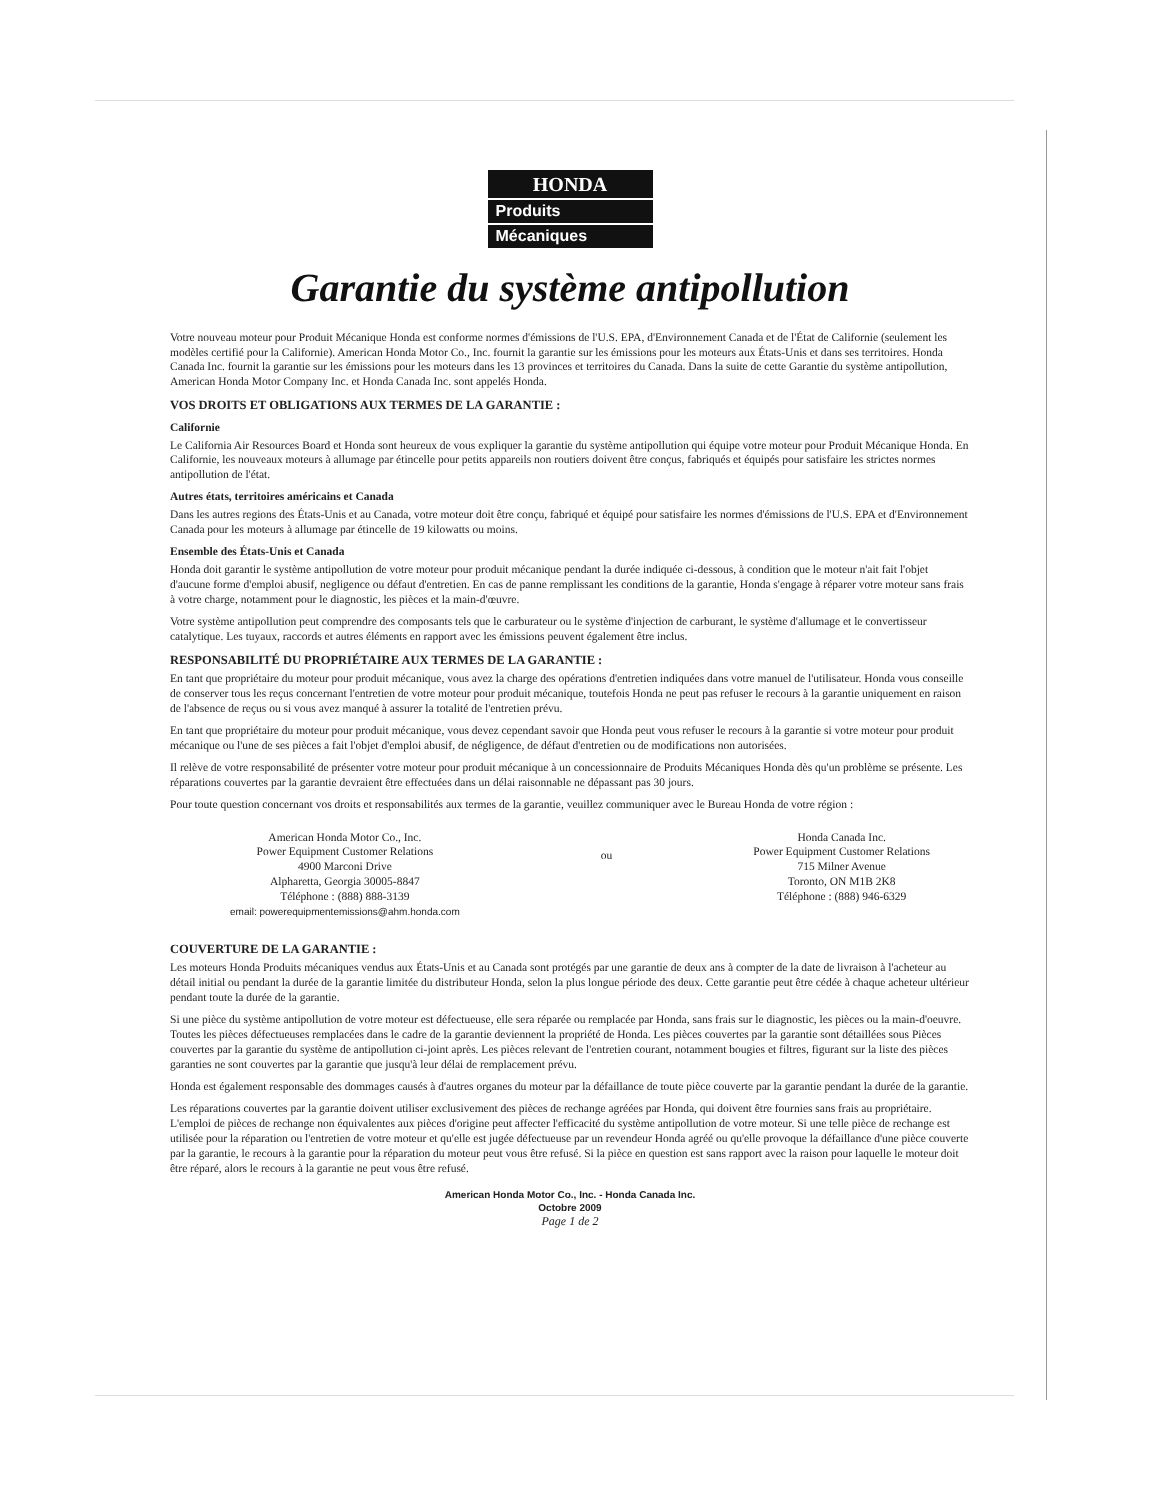HONDA
Produits
Mécaniques
Garantie du système antipollution
Votre nouveau moteur pour Produit Mécanique Honda est conforme normes d'émissions de l'U.S. EPA, d'Environnement Canada et de l'État de Californie (seulement les modèles certifié pour la Californie). American Honda Motor Co., Inc. fournit la garantie sur les émissions pour les moteurs aux États-Unis et dans ses territoires. Honda Canada Inc. fournit la garantie sur les émissions pour les moteurs dans les 13 provinces et territoires du Canada. Dans la suite de cette Garantie du système antipollution, American Honda Motor Company Inc. et Honda Canada Inc. sont appelés Honda.
VOS DROITS ET OBLIGATIONS AUX TERMES DE LA GARANTIE :
Californie
Le California Air Resources Board et Honda sont heureux de vous expliquer la garantie du système antipollution qui équipe votre moteur pour Produit Mécanique Honda. En Californie, les nouveaux moteurs à allumage par étincelle pour petits appareils non routiers doivent être conçus, fabriqués et équipés pour satisfaire les strictes normes antipollution de l'état.
Autres états, territoires américains et Canada
Dans les autres regions des États-Unis et au Canada, votre moteur doit être conçu, fabriqué et équipé pour satisfaire les normes d'émissions de l'U.S. EPA et d'Environnement Canada pour les moteurs à allumage par étincelle de 19 kilowatts ou moins.
Ensemble des États-Unis et Canada
Honda doit garantir le système antipollution de votre moteur pour produit mécanique pendant la durée indiquée ci-dessous, à condition que le moteur n'ait fait l'objet d'aucune forme d'emploi abusif, negligence ou défaut d'entretien. En cas de panne remplissant les conditions de la garantie, Honda s'engage à réparer votre moteur sans frais à votre charge, notamment pour le diagnostic, les pièces et la main-d'œuvre.
Votre système antipollution peut comprendre des composants tels que le carburateur ou le système d'injection de carburant, le système d'allumage et le convertisseur catalytique. Les tuyaux, raccords et autres éléments en rapport avec les émissions peuvent également être inclus.
RESPONSABILITÉ DU PROPRIÉTAIRE AUX TERMES DE LA GARANTIE :
En tant que propriétaire du moteur pour produit mécanique, vous avez la charge des opérations d'entretien indiquées dans votre manuel de l'utilisateur. Honda vous conseille de conserver tous les reçus concernant l'entretien de votre moteur pour produit mécanique, toutefois Honda ne peut pas refuser le recours à la garantie uniquement en raison de l'absence de reçus ou si vous avez manqué à assurer la totalité de l'entretien prévu.
En tant que propriétaire du moteur pour produit mécanique, vous devez cependant savoir que Honda peut vous refuser le recours à la garantie si votre moteur pour produit mécanique ou l'une de ses pièces a fait l'objet d'emploi abusif, de négligence, de défaut d'entretien ou de modifications non autorisées.
Il relève de votre responsabilité de présenter votre moteur pour produit mécanique à un concessionnaire de Produits Mécaniques Honda dès qu'un problème se présente. Les réparations couvertes par la garantie devraient être effectuées dans un délai raisonnable ne dépassant pas 30 jours.
Pour toute question concernant vos droits et responsabilités aux termes de la garantie, veuillez communiquer avec le Bureau Honda de votre région :
American Honda Motor Co., Inc.
Power Equipment Customer Relations
4900 Marconi Drive
Alpharetta, Georgia 30005-8847
Téléphone : (888) 888-3139
email: powerequipmentemissions@ahm.honda.com
ou
Honda Canada Inc.
Power Equipment Customer Relations
715 Milner Avenue
Toronto, ON M1B 2K8
Téléphone : (888) 946-6329
COUVERTURE DE LA GARANTIE :
Les moteurs Honda Produits mécaniques vendus aux États-Unis et au Canada sont protégés par une garantie de deux ans à compter de la date de livraison à l'acheteur au détail initial ou pendant la durée de la garantie limitée du distributeur Honda, selon la plus longue période des deux. Cette garantie peut être cédée à chaque acheteur ultérieur pendant toute la durée de la garantie.
Si une pièce du système antipollution de votre moteur est défectueuse, elle sera réparée ou remplacée par Honda, sans frais sur le diagnostic, les pièces ou la main-d'oeuvre. Toutes les pièces défectueuses remplacées dans le cadre de la garantie deviennent la propriété de Honda. Les pièces couvertes par la garantie sont détaillées sous Pièces couvertes par la garantie du système de antipollution ci-joint après. Les pièces relevant de l'entretien courant, notamment bougies et filtres, figurant sur la liste des pièces garanties ne sont couvertes par la garantie que jusqu'à leur délai de remplacement prévu.
Honda est également responsable des dommages causés à d'autres organes du moteur par la défaillance de toute pièce couverte par la garantie pendant la durée de la garantie.
Les réparations couvertes par la garantie doivent utiliser exclusivement des pièces de rechange agréées par Honda, qui doivent être fournies sans frais au propriétaire. L'emploi de pièces de rechange non équivalentes aux pièces d'origine peut affecter l'efficacité du système antipollution de votre moteur. Si une telle pièce de rechange est utilisée pour la réparation ou l'entretien de votre moteur et qu'elle est jugée défectueuse par un revendeur Honda agréé ou qu'elle provoque la défaillance d'une pièce couverte par la garantie, le recours à la garantie pour la réparation du moteur peut vous être refusé. Si la pièce en question est sans rapport avec la raison pour laquelle le moteur doit être réparé, alors le recours à la garantie ne peut vous être refusé.
American Honda Motor Co., Inc. - Honda Canada Inc.
Octobre 2009
Page 1 de 2